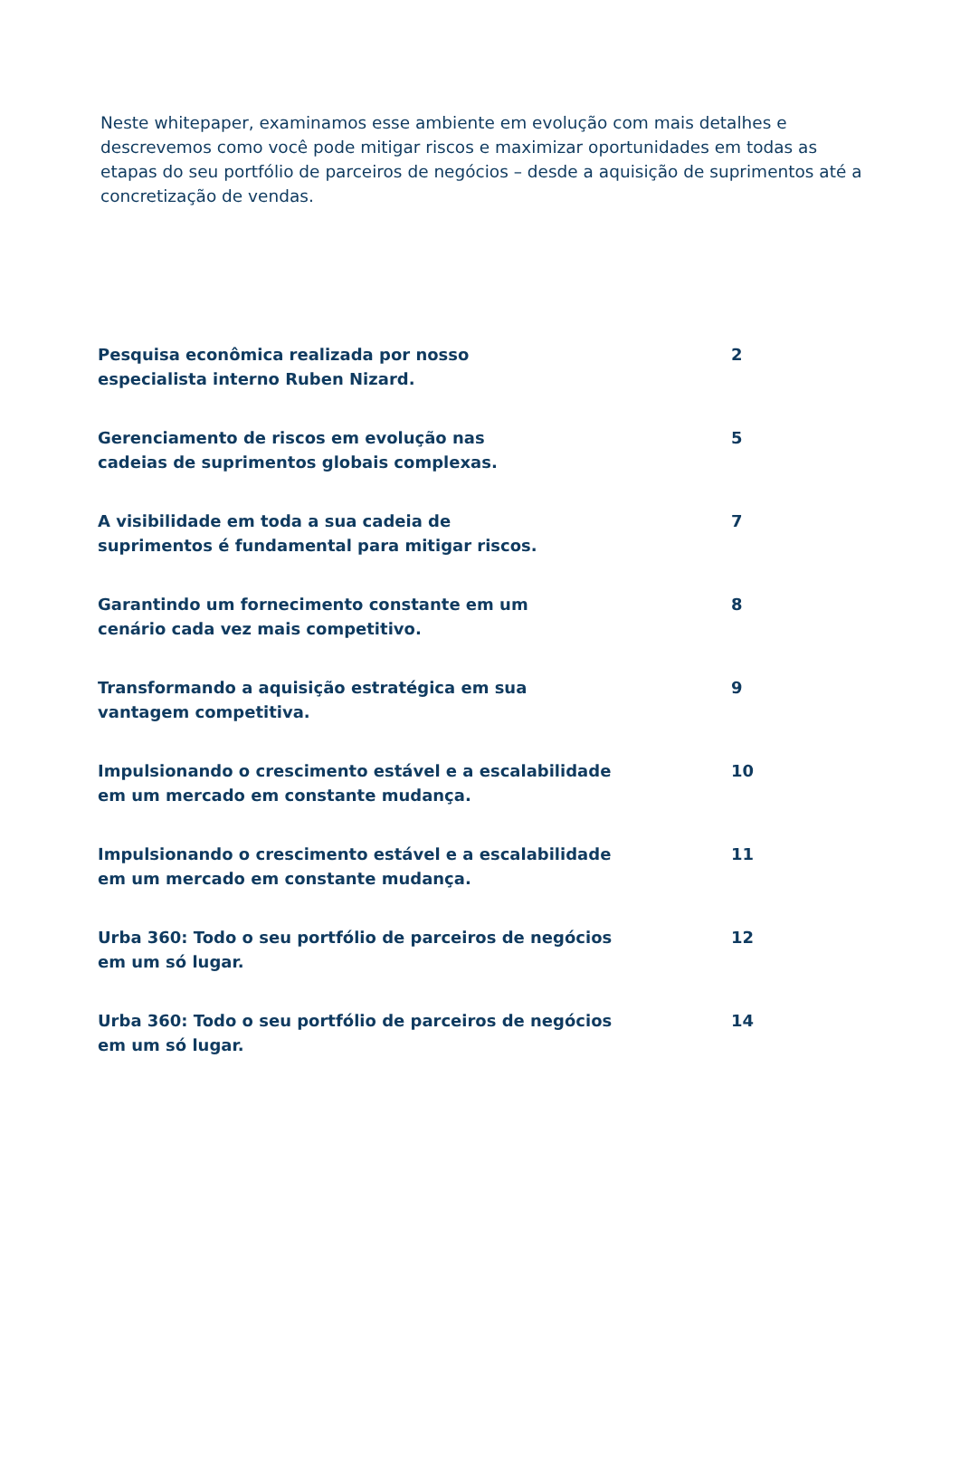Neste whitepaper, examinamos esse ambiente em evolução com mais detalhes e descrevemos como você pode mitigar riscos e maximizar oportunidades em todas as etapas do seu portfólio de parceiros de negócios – desde a aquisição de suprimentos até a concretização de vendas.
Pesquisa econômica realizada por nosso
especialista interno Ruben Nizard.
2
Gerenciamento de riscos em evolução nas
cadeias de suprimentos globais complexas.
5
A visibilidade em toda a sua cadeia de
suprimentos é fundamental para mitigar riscos.
7
Garantindo um fornecimento constante em um
cenário cada vez mais competitivo.
8
Transformando a aquisição estratégica em sua
vantagem competitiva.
9
Impulsionando o crescimento estável e a escalabilidade
em um mercado em constante mudança.
10
Impulsionando o crescimento estável e a escalabilidade
em um mercado em constante mudança.
11
Urba 360: Todo o seu portfólio de parceiros de negócios
em um só lugar.
12
Urba 360: Todo o seu portfólio de parceiros de negócios
em um só lugar.
14